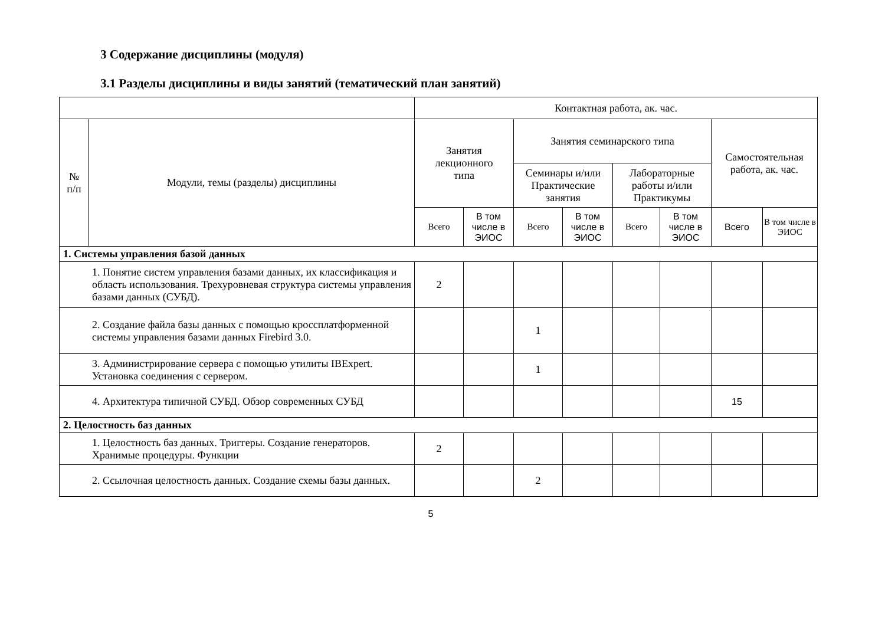3 Содержание дисциплины (модуля)
3.1 Разделы дисциплины и виды занятий (тематический план занятий)
| | | Контактная работа, ак. час. | | | | | | | |
| --- | --- | --- | --- | --- | --- | --- | --- | --- | --- |
| № п/п | Модули, темы (разделы) дисциплины | Занятия лекционного типа | | Занятия семинарского типа | | | | Самостоятельная работа, ак. час. | |
| | | | | Семинары и/или Практические занятия | | Лабораторные работы и/или Практикумы | | | |
| | | Всего | В том числе в ЭИОС | Всего | В том числе в ЭИОС | Всего | В том числе в ЭИОС | Всего | В том числе в ЭИОС |
| 1. Системы управления базой данных | | | | | | | | | |
| 1. Понятие систем управления базами данных, их классификация и область использования. Трехуровневая структура системы управления базами данных (СУБД). | | 2 | | | | | | | |
| 2. Создание файла базы данных с помощью кроссплатформенной системы управления базами данных Firebird 3.0. | | | | 1 | | | | | |
| 3. Администрирование сервера с помощью утилиты IBExpert. Установка соединения с сервером. | | | | 1 | | | | | |
| 4. Архитектура типичной СУБД. Обзор современных СУБД | | | | | | | | 15 | |
| 2. Целостность баз данных | | | | | | | | | |
| 1. Целостность баз данных. Триггеры. Создание генераторов. Хранимые процедуры. Функции | | 2 | | | | | | | |
| 2. Ссылочная целостность данных. Создание схемы базы данных. | | | | 2 | | | | | |
5